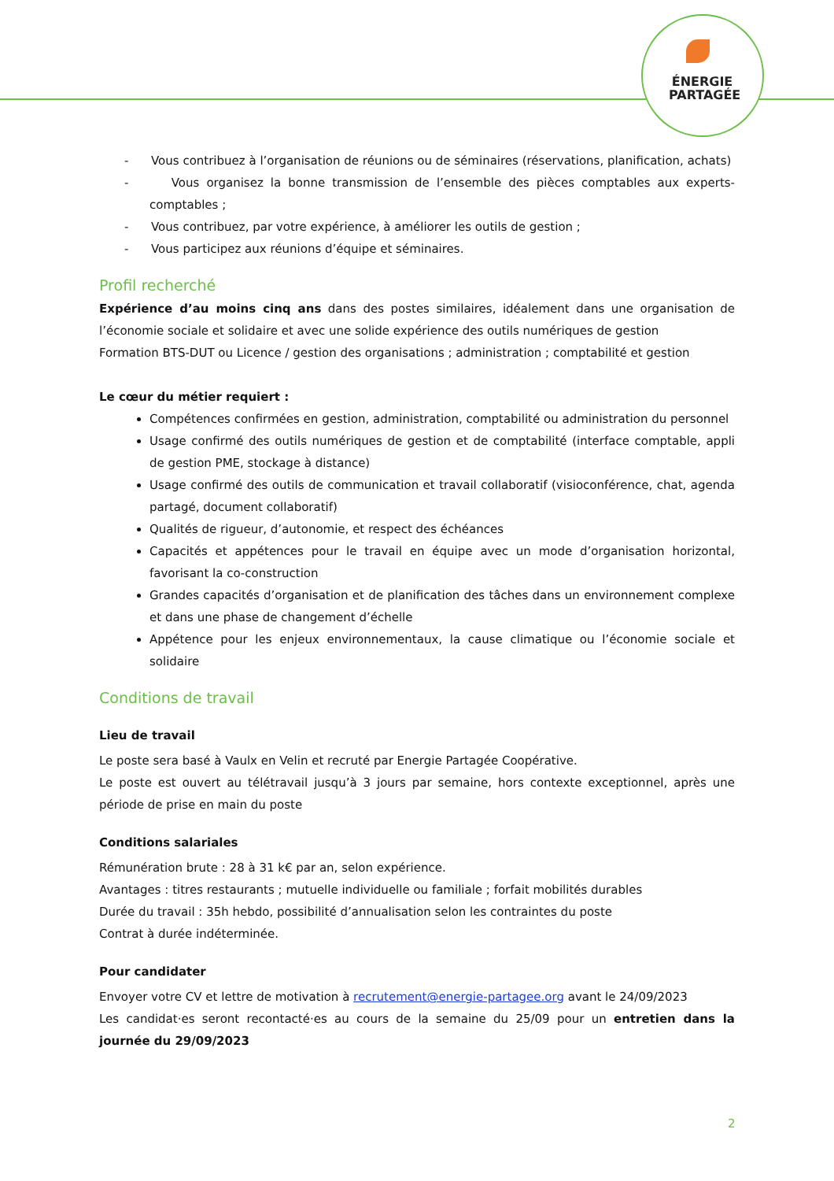ÉNERGIE
PARTAGÉE
- Vous contribuez à l’organisation de réunions ou de séminaires (réservations, planification, achats)
- Vous organisez la bonne transmission de l’ensemble des pièces comptables aux experts-comptables ;
- Vous contribuez, par votre expérience, à améliorer les outils de gestion ;
- Vous participez aux réunions d’équipe et séminaires.
Profil recherché
Expérience d’au moins cinq ans dans des postes similaires, idéalement dans une organisation de l’économie sociale et solidaire et avec une solide expérience des outils numériques de gestion
Formation BTS-DUT ou Licence / gestion des organisations ; administration ; comptabilité et gestion
Le cœur du métier requiert :
Compétences confirmées en gestion, administration, comptabilité ou administration du personnel
Usage confirmé des outils numériques de gestion et de comptabilité (interface comptable, appli de gestion PME, stockage à distance)
Usage confirmé des outils de communication et travail collaboratif (visioconférence, chat, agenda partagé, document collaboratif)
Qualités de rigueur, d’autonomie, et respect des échéances
Capacités et appétences pour le travail en équipe avec un mode d’organisation horizontal, favorisant la co-construction
Grandes capacités d’organisation et de planification des tâches dans un environnement complexe et dans une phase de changement d’échelle
Appétence pour les enjeux environnementaux, la cause climatique ou l’économie sociale et solidaire
Conditions de travail
Lieu de travail
Le poste sera basé à Vaulx en Velin et recruté par Energie Partagée Coopérative.
Le poste est ouvert au télétravail jusqu’à 3 jours par semaine, hors contexte exceptionnel, après une période de prise en main du poste
Conditions salariales
Rémunération brute : 28 à 31 k€ par an, selon expérience.
Avantages : titres restaurants ; mutuelle individuelle ou familiale ; forfait mobilités durables
Durée du travail : 35h hebdo, possibilité d’annualisation selon les contraintes du poste
Contrat à durée indéterminée.
Pour candidater
Envoyer votre CV et lettre de motivation à recrutement@energie-partagee.org avant le 24/09/2023
Les candidat·es seront recontacté·es au cours de la semaine du 25/09 pour un entretien dans la journée du 29/09/2023
2